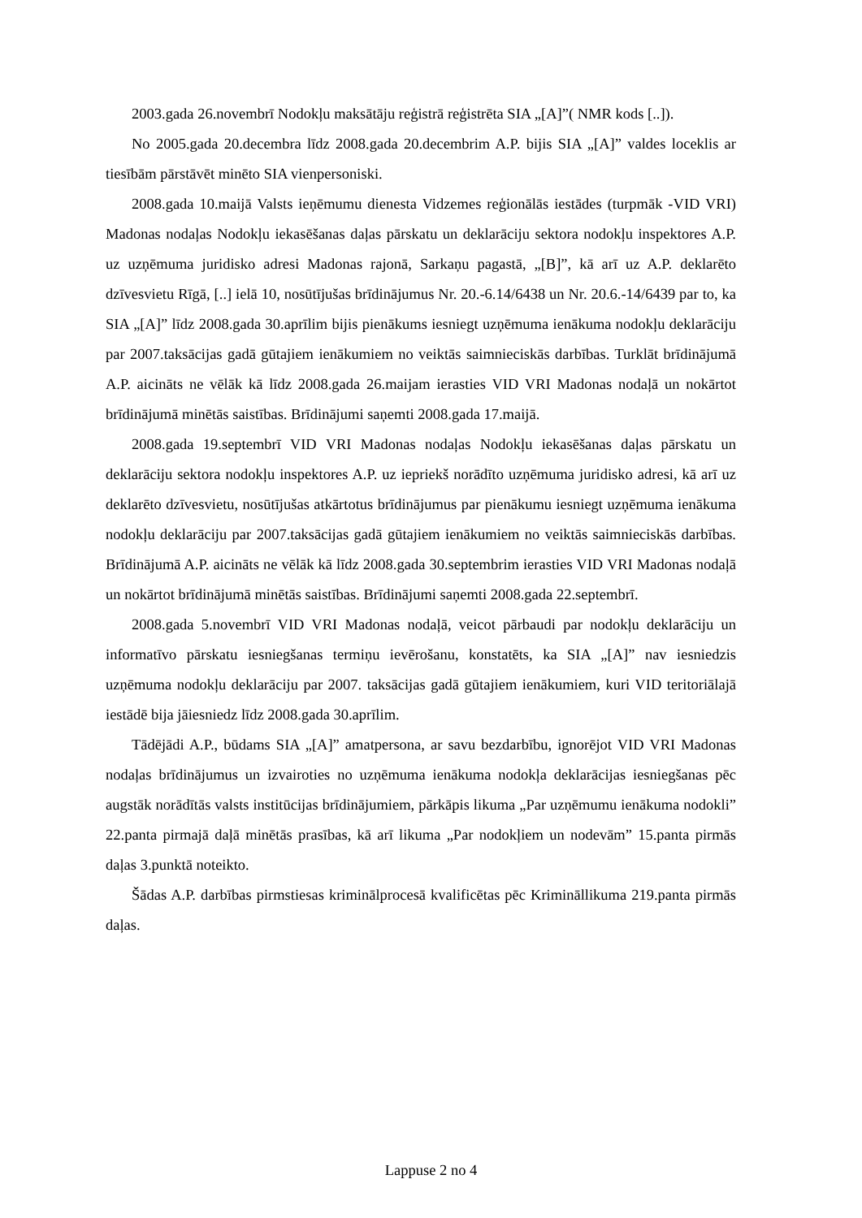2003.gada 26.novembrī Nodokļu maksātāju reģistrā reģistrēta SIA „[A]”( NMR kods [..]).
No 2005.gada 20.decembra līdz 2008.gada 20.decembrim A.P. bijis SIA „[A]” valdes loceklis ar tiesībām pārstāvēt minēto SIA vienpersoniski.
2008.gada 10.maijā Valsts ieņēmumu dienesta Vidzemes reģionālās iestādes (turpmāk -VID VRI) Madonas nodaļas Nodokļu iekasēšanas daļas pārskatu un deklarāciju sektora nodokļu inspektores A.P. uz uzņēmuma juridisko adresi Madonas rajonā, Sarkaņu pagastā, „[B]”, kā arī uz A.P. deklarēto dzīvesvietu Rīgā, [..] ielā 10, nosūtījušas brīdinājumus Nr. 20.-6.14/6438 un Nr. 20.6.-14/6439 par to, ka SIA „[A]” līdz 2008.gada 30.aprīlim bijis pienākums iesniegt uzņēmuma ienākuma nodokļu deklarāciju par 2007.taksācijas gadā gūtajiem ienākumiem no veiktās saimnieciskās darbības. Turklāt brīdinājumā A.P. aicināts ne vēlāk kā līdz 2008.gada 26.maijam ierasties VID VRI Madonas nodaļā un nokārtot brīdinājumā minētās saistības. Brīdinājumi saņemti 2008.gada 17.maijā.
2008.gada 19.septembrī VID VRI Madonas nodaļas Nodokļu iekasēšanas daļas pārskatu un deklarāciju sektora nodokļu inspektores A.P. uz iepriekš norādīto uzņēmuma juridisko adresi, kā arī uz deklarēto dzīvesvietu, nosūtījušas atkārtotus brīdinājumus par pienākumu iesniegt uzņēmuma ienākuma nodokļu deklarāciju par 2007.taksācijas gadā gūtajiem ienākumiem no veiktās saimnieciskās darbības. Brīdinājumā A.P. aicināts ne vēlāk kā līdz 2008.gada 30.septembrim ierasties VID VRI Madonas nodaļā un nokārtot brīdinājumā minētās saistības. Brīdinājumi saņemti 2008.gada 22.septembrī.
2008.gada 5.novembrī VID VRI Madonas nodaļā, veicot pārbaudi par nodokļu deklarāciju un informatīvo pārskatu iesniegšanas termiņu ievērošanu, konstatēts, ka SIA „[A]” nav iesniedzis uzņēmuma nodokļu deklarāciju par 2007. taksācijas gadā gūtajiem ienākumiem, kuri VID teritoriālajā iestādē bija jāiesniedz līdz 2008.gada 30.aprīlim.
Tādējādi A.P., būdams SIA „[A]” amatpersona, ar savu bezdarbību, ignorējot VID VRI Madonas nodaļas brīdinājumus un izvairoties no uzņēmuma ienākuma nodokļa deklarācijas iesniegšanas pēc augstāk norādītās valsts institūcijas brīdinājumiem, pārkāpis likuma „Par uzņēmumu ienākuma nodokli” 22.panta pirmajā daļā minētās prasības, kā arī likuma „Par nodokļiem un nodevām” 15.panta pirmās daļas 3.punktā noteikto.
Šādas A.P. darbības pirmstiesas kriminālprocesā kvalificētas pēc Krimināllikuma 219.panta pirmās daļas.
Lappuse 2 no 4